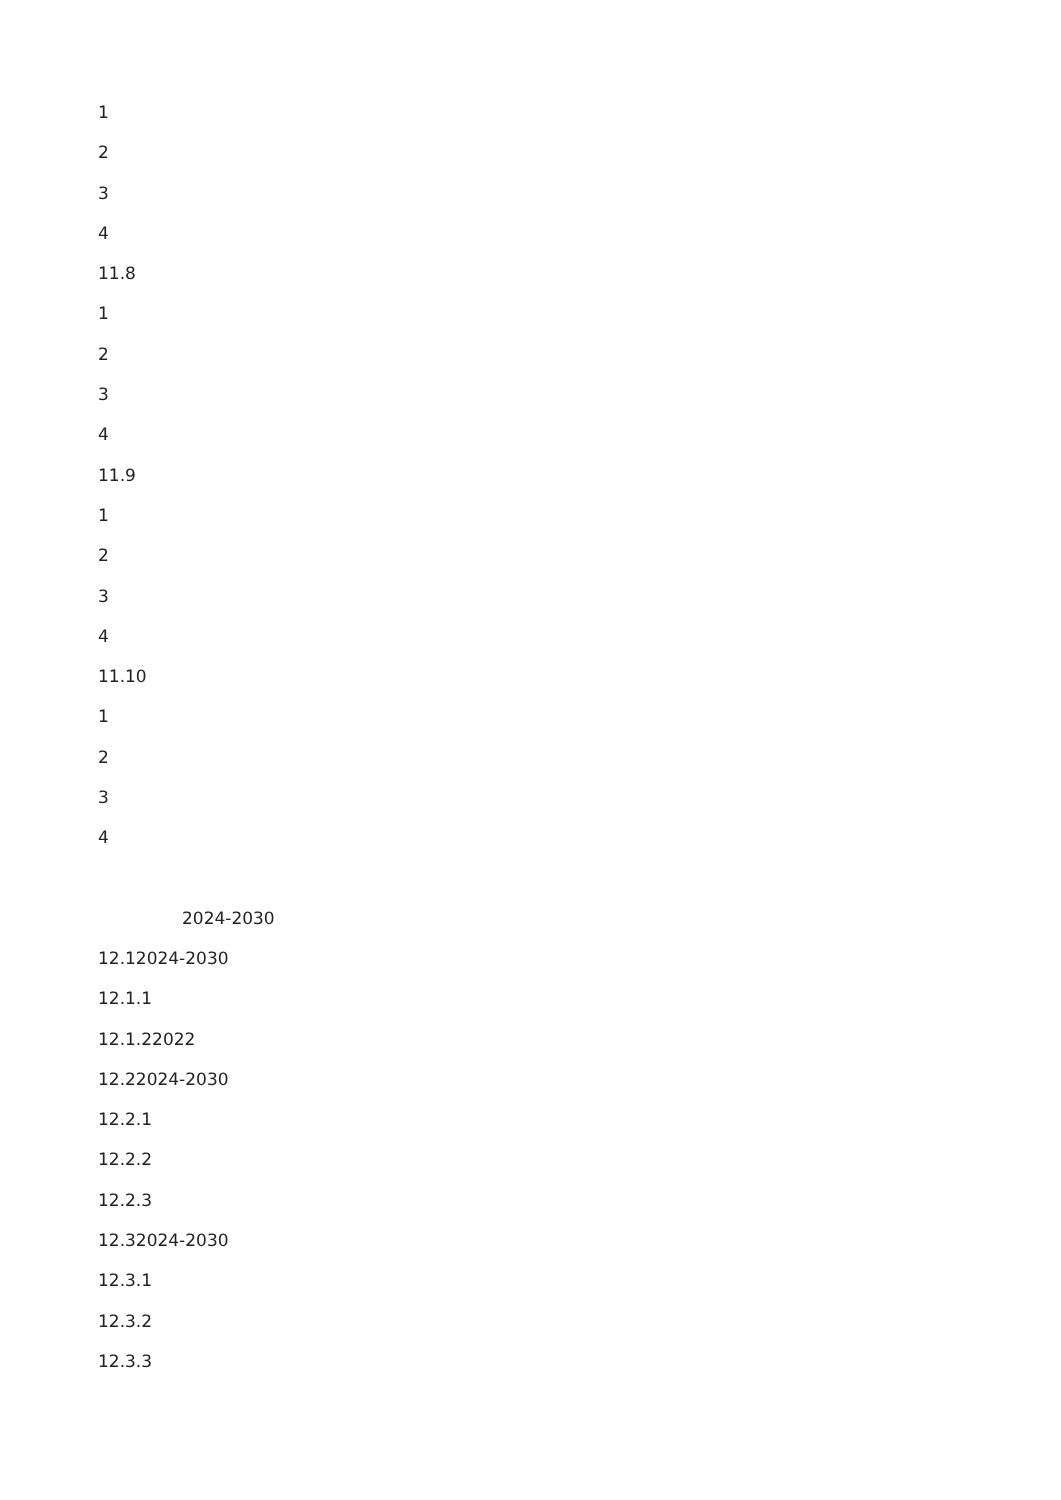1
2
3
4
11.8
1
2
3
4
11.9
1
2
3
4
11.10
1
2
3
4
2024-2030
12.12024-2030
12.1.1
12.1.22022
12.22024-2030
12.2.1
12.2.2
12.2.3
12.32024-2030
12.3.1
12.3.2
12.3.3